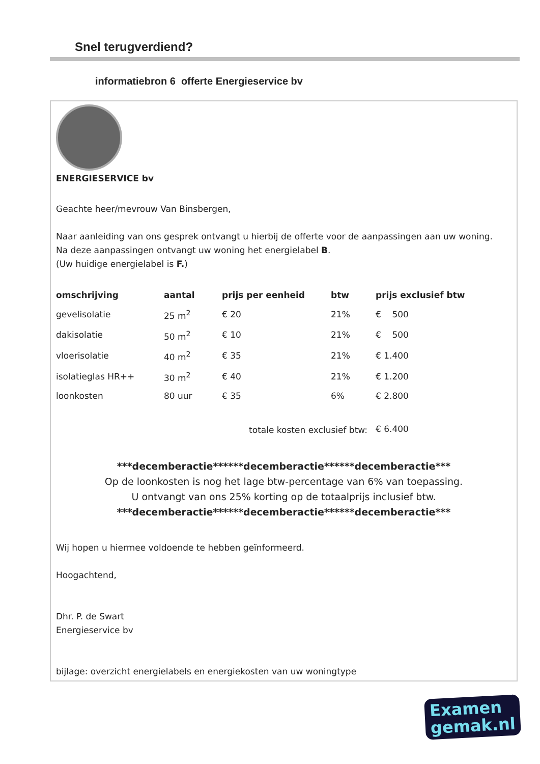Snel terugverdiend?
informatiebron 6 offerte Energieservice bv
ENERGIESERVICE bv
Geachte heer/mevrouw Van Binsbergen,
Naar aanleiding van ons gesprek ontvangt u hierbij de offerte voor de aanpassingen aan uw woning.
Na deze aanpassingen ontvangt uw woning het energielabel B.
(Uw huidige energielabel is F.)
| omschrijving | aantal | prijs per eenheid | btw | prijs exclusief btw |
| --- | --- | --- | --- | --- |
| gevelisolatie | 25 m<sup>2</sup> | € 20 | 21% | € 500 |
| dakisolatie | 50 m<sup>2</sup> | € 10 | 21% | € 500 |
| vloerisolatie | 40 m<sup>2</sup> | € 35 | 21% | € 1.400 |
| isolatieglas HR++ | 30 m<sup>2</sup> | € 40 | 21% | € 1.200 |
| loonkosten | 80 uur | € 35 | 6% | € 2.800 |
| totale kosten exclusief btw: | | | | € 6.400 |
***decemberactie******decemberactie******decemberactie***
Op de loonkosten is nog het lage btw-percentage van 6% van toepassing.
U ontvangt van ons 25% korting op de totaalprijs inclusief btw.
***decemberactie******decemberactie******decemberactie***
Wij hopen u hiermee voldoende te hebben geïnformeerd.
Hoogachtend,
Dhr. P. de Swart
Energieservice bv
bijlage: overzicht energielabels en energiekosten van uw woningtype
Examen
gemak.nl